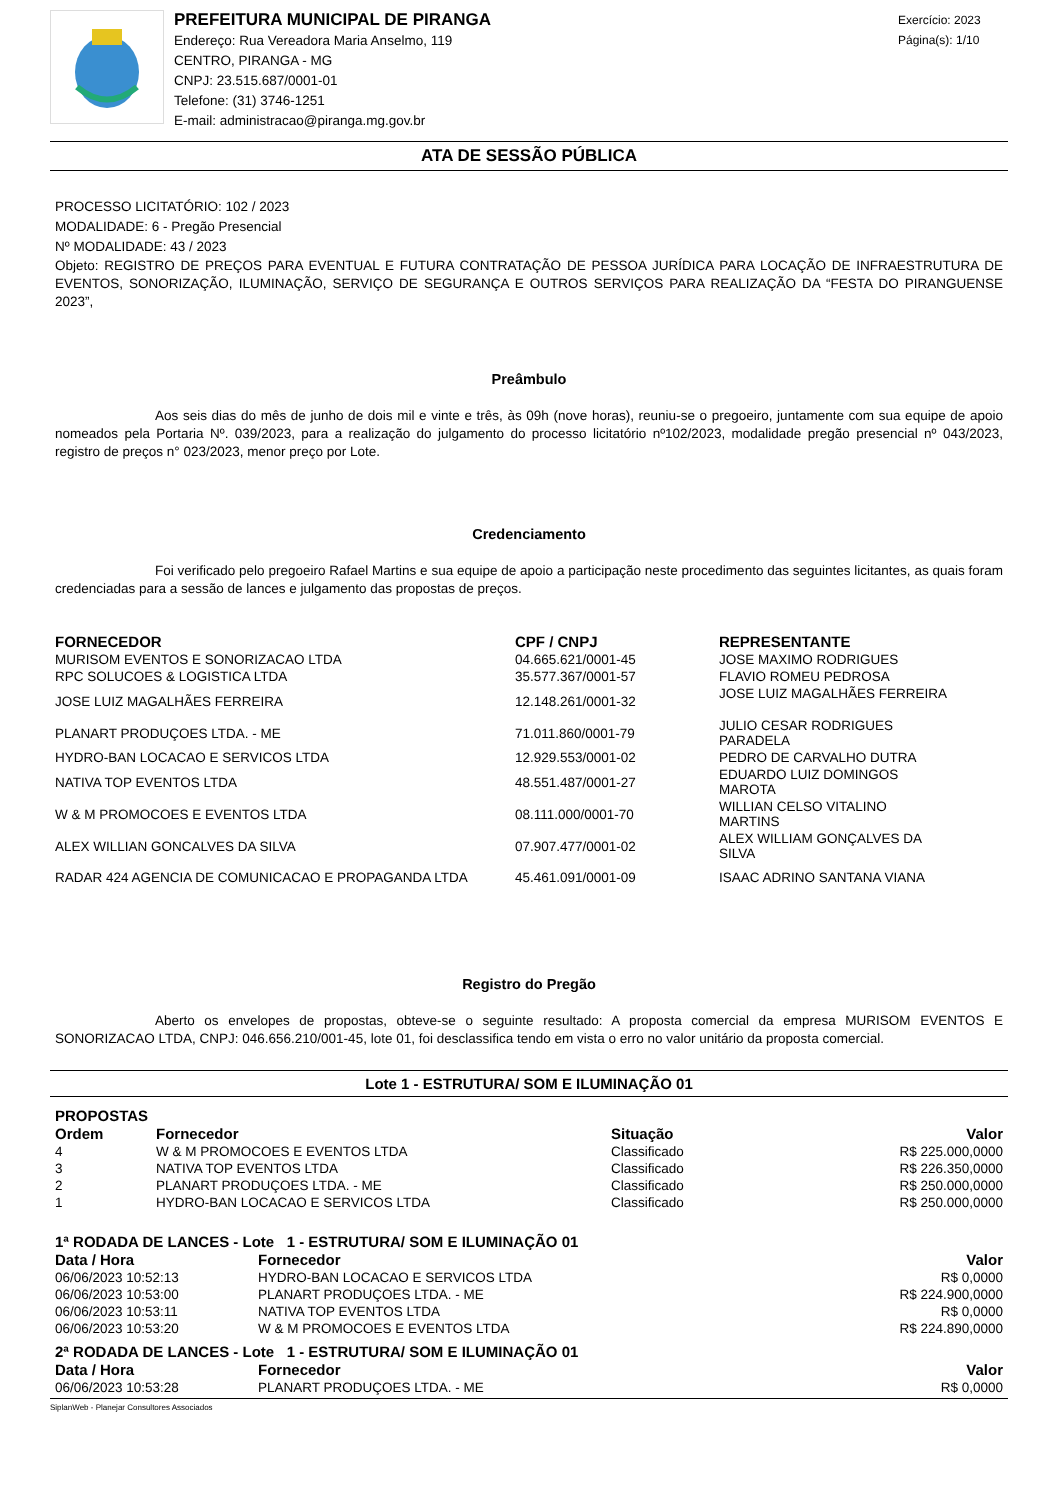PREFEITURA MUNICIPAL DE PIRANGA
Endereço: Rua Vereadora Maria Anselmo, 119
CENTRO, PIRANGA - MG
CNPJ: 23.515.687/0001-01
Telefone: (31) 3746-1251
E-mail: administracao@piranga.mg.gov.br
Exercício: 2023
Página(s): 1/10
ATA DE SESSÃO PÚBLICA
PROCESSO LICITATÓRIO: 102 / 2023
MODALIDADE: 6 - Pregão Presencial
Nº MODALIDADE: 43 / 2023
Objeto: REGISTRO DE PREÇOS PARA EVENTUAL E FUTURA CONTRATAÇÃO DE PESSOA JURÍDICA PARA LOCAÇÃO DE INFRAESTRUTURA DE EVENTOS, SONORIZAÇÃO, ILUMINAÇÃO, SERVIÇO DE SEGURANÇA E OUTROS SERVIÇOS PARA REALIZAÇÃO DA “FESTA DO PIRANGUENSE 2023”,
Preâmbulo
Aos seis dias do mês de junho de dois mil e vinte e três, às 09h (nove horas), reuniu-se o pregoeiro, juntamente com sua equipe de apoio nomeados pela Portaria Nº. 039/2023, para a realização do julgamento do processo licitatório nº102/2023, modalidade pregão presencial nº 043/2023, registro de preços n° 023/2023, menor preço por Lote.
Credenciamento
Foi verificado pelo pregoeiro Rafael Martins e sua equipe de apoio a participação neste procedimento das seguintes licitantes, as quais foram credenciadas para a sessão de lances e julgamento das propostas de preços.
| FORNECEDOR | CPF / CNPJ | REPRESENTANTE |
| --- | --- | --- |
| MURISOM EVENTOS E SONORIZACAO LTDA | 04.665.621/0001-45 | JOSE MAXIMO RODRIGUES |
| RPC SOLUCOES & LOGISTICA LTDA | 35.577.367/0001-57 | FLAVIO ROMEU PEDROSA |
| JOSE LUIZ MAGALHÃES FERREIRA | 12.148.261/0001-32 | JOSE LUIZ MAGALHÃES FERREIRA |
| PLANART PRODUÇOES LTDA. - ME | 71.011.860/0001-79 | JULIO CESAR RODRIGUES PARADELA |
| HYDRO-BAN LOCACAO E SERVICOS LTDA | 12.929.553/0001-02 | PEDRO DE CARVALHO DUTRA |
| NATIVA TOP EVENTOS LTDA | 48.551.487/0001-27 | EDUARDO LUIZ DOMINGOS MAROTA |
| W & M PROMOCOES E EVENTOS LTDA | 08.111.000/0001-70 | WILLIAN CELSO VITALINO MARTINS |
| ALEX WILLIAN GONCALVES DA SILVA | 07.907.477/0001-02 | ALEX WILLIAM GONÇALVES DA SILVA |
| RADAR 424 AGENCIA DE COMUNICACAO E PROPAGANDA LTDA | 45.461.091/0001-09 | ISAAC ADRINO SANTANA VIANA |
Registro do Pregão
Aberto os envelopes de propostas, obteve-se o seguinte resultado: A proposta comercial da empresa MURISOM EVENTOS E SONORIZACAO LTDA, CNPJ: 046.656.210/001-45, lote 01, foi desclassifica tendo em vista o erro no valor unitário da proposta comercial.
Lote 1 - ESTRUTURA/ SOM E ILUMINAÇÃO 01
PROPOSTAS
| Ordem | Fornecedor | Situação | Valor |
| --- | --- | --- | --- |
| 4 | W & M PROMOCOES E EVENTOS LTDA | Classificado | R$ 225.000,0000 |
| 3 | NATIVA TOP EVENTOS LTDA | Classificado | R$ 226.350,0000 |
| 2 | PLANART PRODUÇOES LTDA. - ME | Classificado | R$ 250.000,0000 |
| 1 | HYDRO-BAN LOCACAO E SERVICOS LTDA | Classificado | R$ 250.000,0000 |
1ª RODADA DE LANCES - Lote 1 - ESTRUTURA/ SOM E ILUMINAÇÃO 01
| Data / Hora | Fornecedor | Valor |
| --- | --- | --- |
| 06/06/2023 10:52:13 | HYDRO-BAN LOCACAO E SERVICOS LTDA | R$ 0,0000 |
| 06/06/2023 10:53:00 | PLANART PRODUÇOES LTDA. - ME | R$ 224.900,0000 |
| 06/06/2023 10:53:11 | NATIVA TOP EVENTOS LTDA | R$ 0,0000 |
| 06/06/2023 10:53:20 | W & M PROMOCOES E EVENTOS LTDA | R$ 224.890,0000 |
2ª RODADA DE LANCES - Lote 1 - ESTRUTURA/ SOM E ILUMINAÇÃO 01
| Data / Hora | Fornecedor | Valor |
| --- | --- | --- |
| 06/06/2023 10:53:28 | PLANART PRODUÇOES LTDA. - ME | R$ 0,0000 |
SiplanWeb - Planejar Consultores Associados